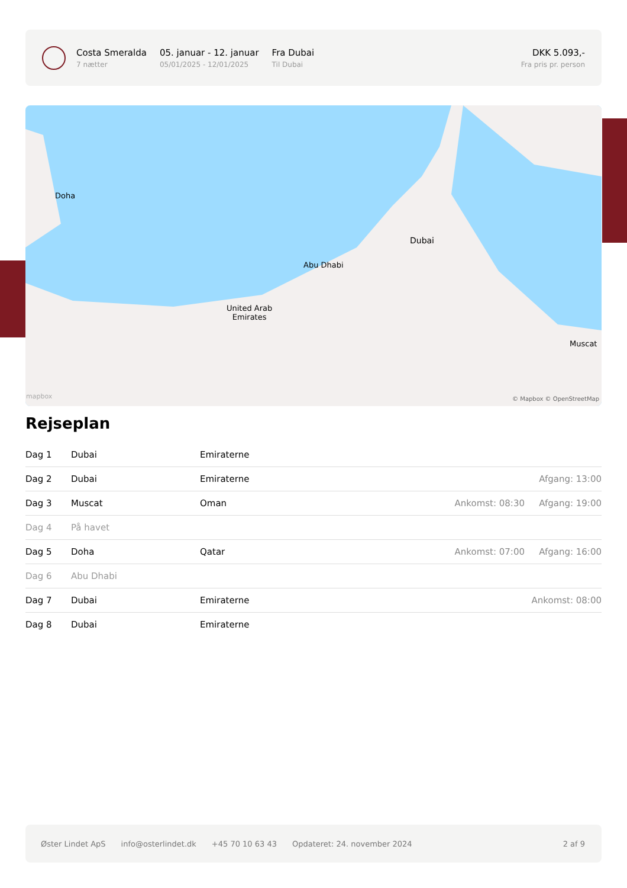Costa Smeralda
7 nætter
05. januar - 12. januar
05/01/2025 - 12/01/2025
Fra Dubai
Til Dubai
DKK 5.093,-
Fra pris pr. person
Dubai
Abu Dhabi
Doha
Muscat
United Arab
Emirates
mapbox © Mapbox © OpenStreetMap
Rejseplan
| Dag 1 | Dubai | Emiraterne | | |
| Dag 2 | Dubai | Emiraterne | | Afgang: 13:00 |
| Dag 3 | Muscat | Oman | Ankomst: 08:30 | Afgang: 19:00 |
| Dag 4 | På havet | | | |
| Dag 5 | Doha | Qatar | Ankomst: 07:00 | Afgang: 16:00 |
| Dag 6 | Abu Dhabi | | | |
| Dag 7 | Dubai | Emiraterne | | Ankomst: 08:00 |
| Dag 8 | Dubai | Emiraterne | | |
Øster Lindet ApS info@osterlindet.dk +45 70 10 63 43 Opdateret: 24. november 2024 2 af 9